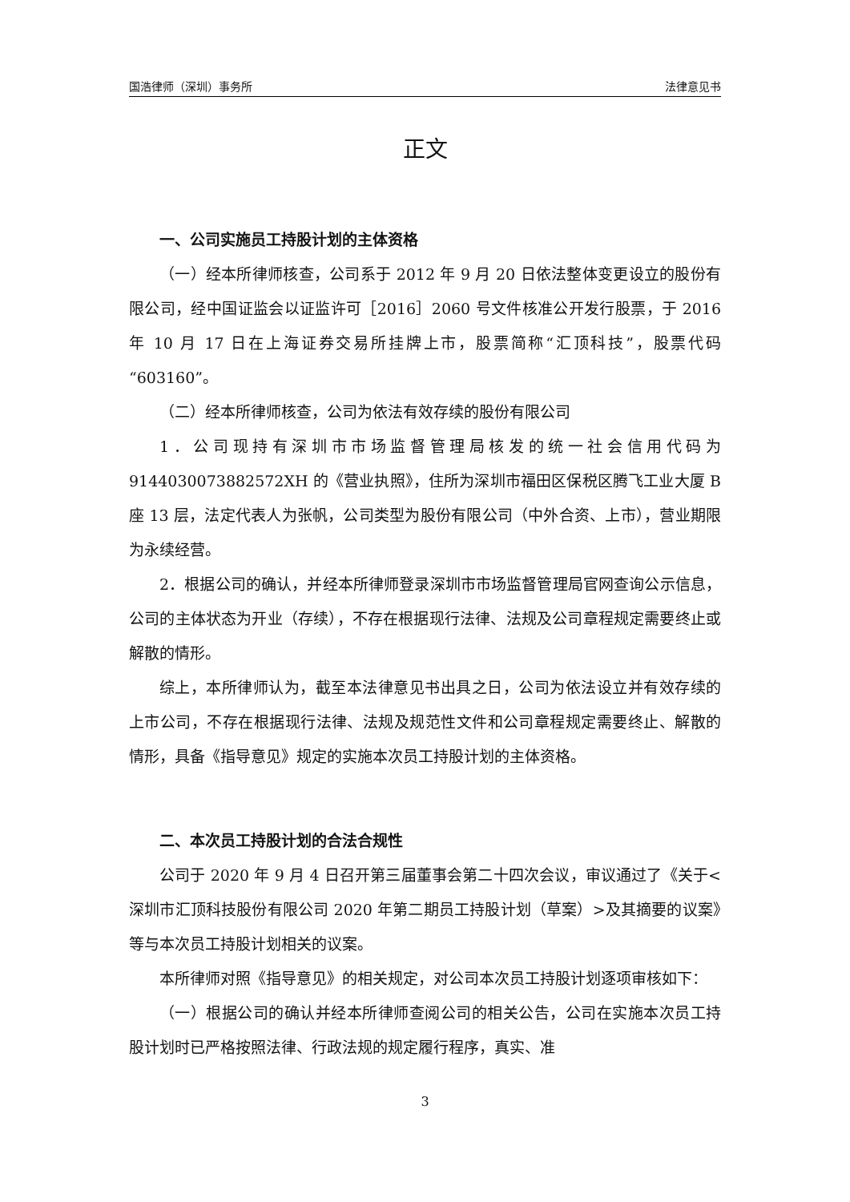国浩律师（深圳）事务所 法律意见书
正文
一、公司实施员工持股计划的主体资格
（一）经本所律师核查，公司系于 2012 年 9 月 20 日依法整体变更设立的股份有限公司，经中国证监会以证监许可［2016］2060 号文件核准公开发行股票，于 2016 年 10 月 17 日在上海证券交易所挂牌上市，股票简称“汇顶科技”，股票代码“603160”。
（二）经本所律师核查，公司为依法有效存续的股份有限公司
1．公司现持有深圳市市场监督管理局核发的统一社会信用代码为 9144030073882572XH 的《营业执照》，住所为深圳市福田区保税区腾飞工业大厦 B 座 13 层，法定代表人为张帆，公司类型为股份有限公司（中外合资、上市），营业期限为永续经营。
2．根据公司的确认，并经本所律师登录深圳市市场监督管理局官网查询公示信息，公司的主体状态为开业（存续），不存在根据现行法律、法规及公司章程规定需要终止或解散的情形。
综上，本所律师认为，截至本法律意见书出具之日，公司为依法设立并有效存续的上市公司，不存在根据现行法律、法规及规范性文件和公司章程规定需要终止、解散的情形，具备《指导意见》规定的实施本次员工持股计划的主体资格。
二、本次员工持股计划的合法合规性
公司于 2020 年 9 月 4 日召开第三届董事会第二十四次会议，审议通过了《关于<深圳市汇顶科技股份有限公司 2020 年第二期员工持股计划（草案）>及其摘要的议案》等与本次员工持股计划相关的议案。
本所律师对照《指导意见》的相关规定，对公司本次员工持股计划逐项审核如下：
（一）根据公司的确认并经本所律师查阅公司的相关公告，公司在实施本次员工持股计划时已严格按照法律、行政法规的规定履行程序，真实、准
3